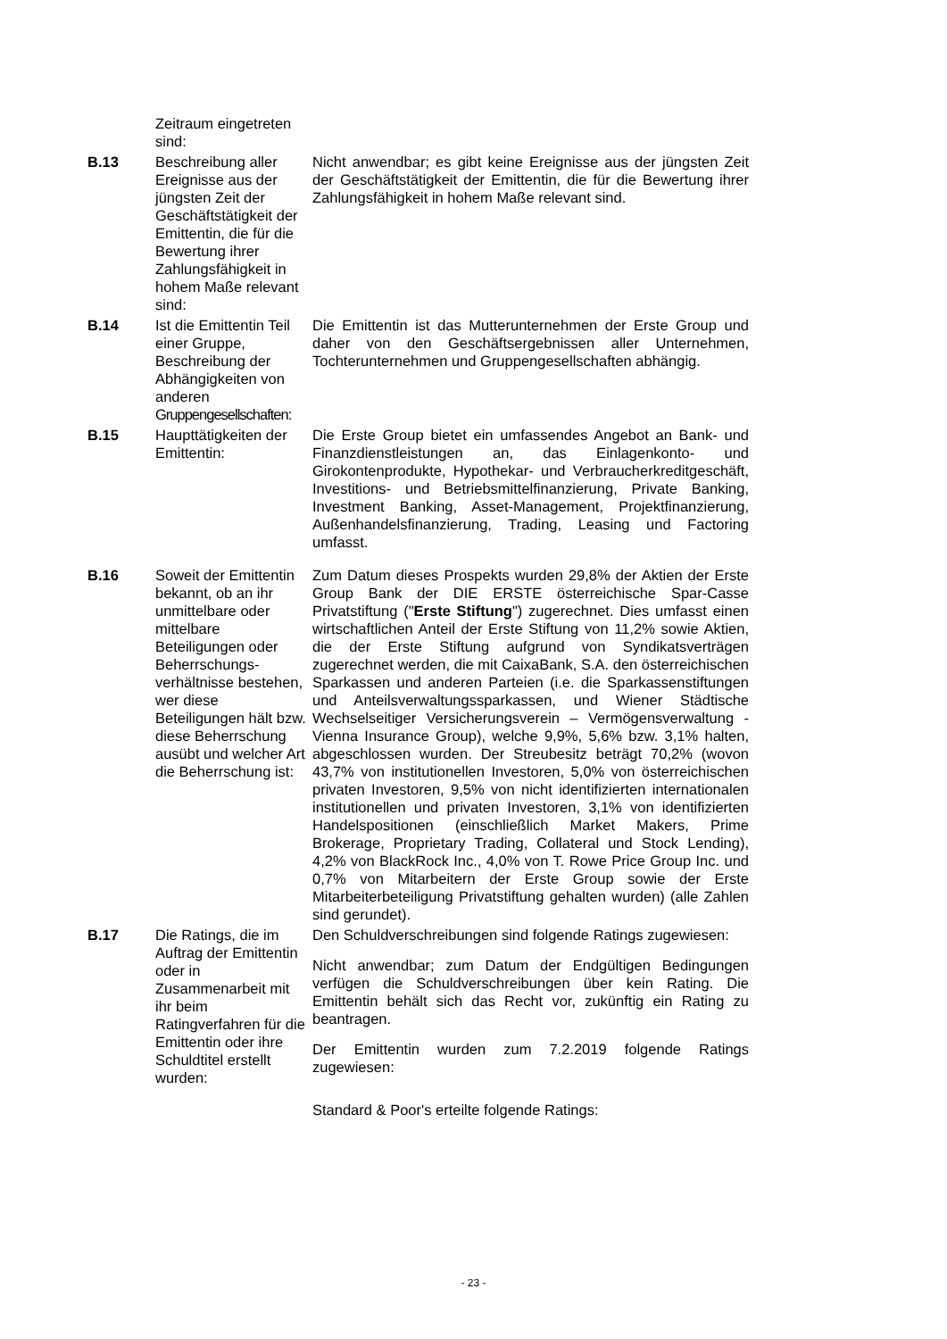| | Zeitraum eingetreten sind: | |
| B.13 | Beschreibung aller Ereignisse aus der jüngsten Zeit der Geschäftstätigkeit der Emittentin, die für die Bewertung ihrer Zahlungsfähigkeit in hohem Maße relevant sind: | Nicht anwendbar; es gibt keine Ereignisse aus der jüngsten Zeit der Geschäftstätigkeit der Emittentin, die für die Bewertung ihrer Zahlungsfähigkeit in hohem Maße relevant sind. |
| B.14 | Ist die Emittentin Teil einer Gruppe, Beschreibung der Abhängigkeiten von anderen Gruppengesellschaften: | Die Emittentin ist das Mutterunternehmen der Erste Group und daher von den Geschäftsergebnissen aller Unternehmen, Tochterunternehmen und Gruppengesellschaften abhängig. |
| B.15 | Haupttätigkeiten der Emittentin: | Die Erste Group bietet ein umfassendes Angebot an Bank- und Finanzdienstleistungen an, das Einlagenkonto- und Girokontenprodukte, Hypothekar- und Verbraucherkreditgeschäft, Investitions- und Betriebsmittelfinanzierung, Private Banking, Investment Banking, Asset-Management, Projektfinanzierung, Außenhandelsfinanzierung, Trading, Leasing und Factoring umfasst. |
| B.16 | Soweit der Emittentin bekannt, ob an ihr unmittelbare oder mittelbare Beteiligungen oder Beherrschungs-verhältnisse bestehen, wer diese Beteiligungen hält bzw. diese Beherrschung ausübt und welcher Art die Beherrschung ist: | Zum Datum dieses Prospekts wurden 29,8% der Aktien der Erste Group Bank der DIE ERSTE österreichische Spar-Casse Privatstiftung (" Erste Stiftung ") zugerechnet. Dies umfasst einen wirtschaftlichen Anteil der Erste Stiftung von 11,2% sowie Aktien, die der Erste Stiftung aufgrund von Syndikatsverträgen zugerechnet werden, die mit CaixaBank, S.A. den österreichischen Sparkassen und anderen Parteien (i.e. die Sparkassenstiftungen und Anteilsverwaltungssparkassen, und Wiener Städtische Wechselseitiger Versicherungsverein – Vermögensverwaltung - Vienna Insurance Group), welche 9,9%, 5,6% bzw. 3,1% halten, abgeschlossen wurden. Der Streubesitz beträgt 70,2% (wovon 43,7% von institutionellen Investoren, 5,0% von österreichischen privaten Investoren, 9,5% von nicht identifizierten internationalen institutionellen und privaten Investoren, 3,1% von identifizierten Handelspositionen (einschließlich Market Makers, Prime Brokerage, Proprietary Trading, Collateral und Stock Lending), 4,2% von BlackRock Inc., 4,0% von T. Rowe Price Group Inc. und 0,7% von Mitarbeitern der Erste Group sowie der Erste Mitarbeiterbeteiligung Privatstiftung gehalten wurden) (alle Zahlen sind gerundet). |
| B.17 | Die Ratings, die im Auftrag der Emittentin oder in Zusammenarbeit mit ihr beim Ratingverfahren für die Emittentin oder ihre Schuldtitel erstellt wurden: | Den Schuldverschreibungen sind folgende Ratings zugewiesen: Nicht anwendbar; zum Datum der Endgültigen Bedingungen verfügen die Schuldverschreibungen über kein Rating. Die Emittentin behält sich das Recht vor, zukünftig ein Rating zu beantragen. Der Emittentin wurden zum 7.2.2019 folgende Ratings zugewiesen: Standard & Poor's erteilte folgende Ratings: |
- 23 -